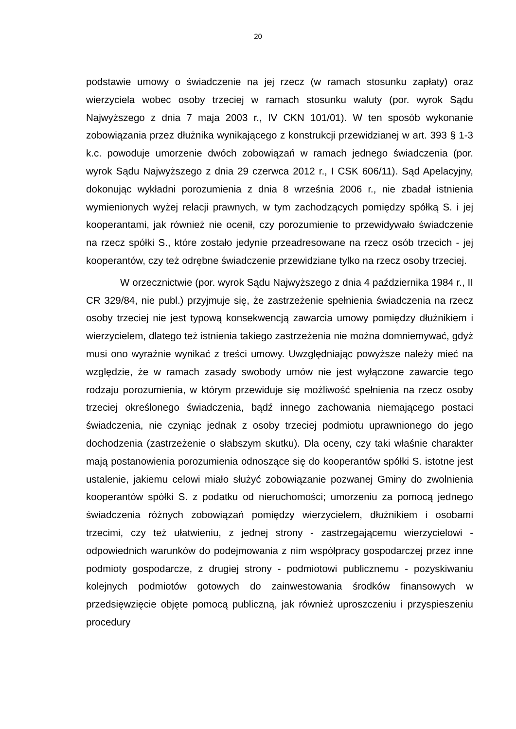20
podstawie umowy o świadczenie na jej rzecz (w ramach stosunku zapłaty) oraz wierzyciela wobec osoby trzeciej w ramach stosunku waluty (por. wyrok Sądu Najwyższego z dnia 7 maja 2003 r., IV CKN 101/01). W ten sposób wykonanie zobowiązania przez dłużnika wynikającego z konstrukcji przewidzianej w art. 393 § 1-3 k.c. powoduje umorzenie dwóch zobowiązań w ramach jednego świadczenia (por. wyrok Sądu Najwyższego z dnia 29 czerwca 2012 r., I CSK 606/11). Sąd Apelacyjny, dokonując wykładni porozumienia z dnia 8 września 2006 r., nie zbadał istnienia wymienionych wyżej relacji prawnych, w tym zachodzących pomiędzy spółką S. i jej kooperantami, jak również nie ocenił, czy porozumienie to przewidywało świadczenie na rzecz spółki S., które zostało jedynie przeadresowane na rzecz osób trzecich - jej kooperantów, czy też odrębne świadczenie przewidziane tylko na rzecz osoby trzeciej.
W orzecznictwie (por. wyrok Sądu Najwyższego z dnia 4 października 1984 r., II CR 329/84, nie publ.) przyjmuje się, że zastrzeżenie spełnienia świadczenia na rzecz osoby trzeciej nie jest typową konsekwencją zawarcia umowy pomiędzy dłużnikiem i wierzycielem, dlatego też istnienia takiego zastrzeżenia nie można domniemywać, gdyż musi ono wyraźnie wynikać z treści umowy. Uwzględniając powyższe należy mieć na względzie, że w ramach zasady swobody umów nie jest wyłączone zawarcie tego rodzaju porozumienia, w którym przewiduje się możliwość spełnienia na rzecz osoby trzeciej określonego świadczenia, bądź innego zachowania niemającego postaci świadczenia, nie czyniąc jednak z osoby trzeciej podmiotu uprawnionego do jego dochodzenia (zastrzeżenie o słabszym skutku). Dla oceny, czy taki właśnie charakter mają postanowienia porozumienia odnoszące się do kooperantów spółki S. istotne jest ustalenie, jakiemu celowi miało służyć zobowiązanie pozwanej Gminy do zwolnienia kooperantów spółki S. z podatku od nieruchomości; umorzeniu za pomocą jednego świadczenia różnych zobowiązań pomiędzy wierzycielem, dłużnikiem i osobami trzecimi, czy też ułatwieniu, z jednej strony - zastrzegającemu wierzycielowi - odpowiednich warunków do podejmowania z nim współpracy gospodarczej przez inne podmioty gospodarcze, z drugiej strony - podmiotowi publicznemu - pozyskiwaniu kolejnych podmiotów gotowych do zainwestowania środków finansowych w przedsięwzięcie objęte pomocą publiczną, jak również uproszczeniu i przyspieszeniu procedury